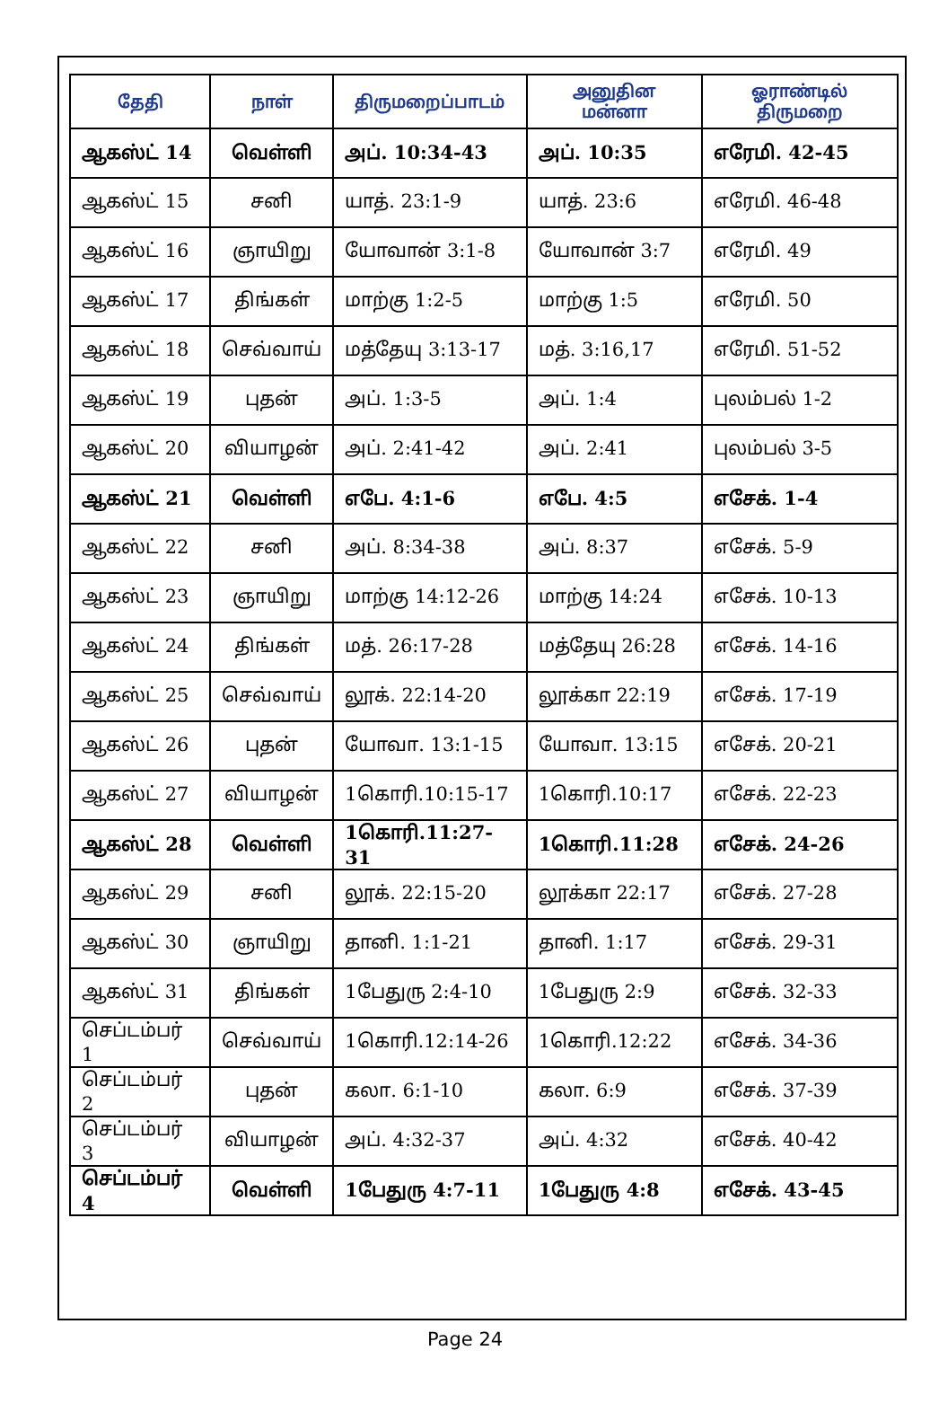| தேதி | நாள் | திருமறைப்பாடம் | அனுதின மன்னா | ஓராண்டில் திருமறை |
| --- | --- | --- | --- | --- |
| ஆகஸ்ட் 14 | வெள்ளி | அப். 10:34-43 | அப். 10:35 | எரேமி. 42-45 |
| ஆகஸ்ட் 15 | சனி | யாத். 23:1-9 | யாத். 23:6 | எரேமி. 46-48 |
| ஆகஸ்ட் 16 | ஞாயிறு | யோவான் 3:1-8 | யோவான் 3:7 | எரேமி. 49 |
| ஆகஸ்ட் 17 | திங்கள் | மாற்கு 1:2-5 | மாற்கு 1:5 | எரேமி. 50 |
| ஆகஸ்ட் 18 | செவ்வாய் | மத்தேயு 3:13-17 | மத். 3:16,17 | எரேமி. 51-52 |
| ஆகஸ்ட் 19 | புதன் | அப். 1:3-5 | அப். 1:4 | புலம்பல் 1-2 |
| ஆகஸ்ட் 20 | வியாழன் | அப். 2:41-42 | அப். 2:41 | புலம்பல் 3-5 |
| ஆகஸ்ட் 21 | வெள்ளி | எபே. 4:1-6 | எபே. 4:5 | எசேக். 1-4 |
| ஆகஸ்ட் 22 | சனி | அப். 8:34-38 | அப். 8:37 | எசேக். 5-9 |
| ஆகஸ்ட் 23 | ஞாயிறு | மாற்கு 14:12-26 | மாற்கு 14:24 | எசேக். 10-13 |
| ஆகஸ்ட் 24 | திங்கள் | மத். 26:17-28 | மத்தேயு 26:28 | எசேக். 14-16 |
| ஆகஸ்ட் 25 | செவ்வாய் | லூக். 22:14-20 | லூக்கா 22:19 | எசேக். 17-19 |
| ஆகஸ்ட் 26 | புதன் | யோவா. 13:1-15 | யோவா. 13:15 | எசேக். 20-21 |
| ஆகஸ்ட் 27 | வியாழன் | 1கொரி.10:15-17 | 1கொரி.10:17 | எசேக். 22-23 |
| ஆகஸ்ட் 28 | வெள்ளி | 1கொரி.11:27-31 | 1கொரி.11:28 | எசேக். 24-26 |
| ஆகஸ்ட் 29 | சனி | லூக். 22:15-20 | லூக்கா 22:17 | எசேக். 27-28 |
| ஆகஸ்ட் 30 | ஞாயிறு | தானி. 1:1-21 | தானி. 1:17 | எசேக். 29-31 |
| ஆகஸ்ட் 31 | திங்கள் | 1பேதுரு 2:4-10 | 1பேதுரு 2:9 | எசேக். 32-33 |
| செப்டம்பர் 1 | செவ்வாய் | 1கொரி.12:14-26 | 1கொரி.12:22 | எசேக். 34-36 |
| செப்டம்பர் 2 | புதன் | கலா. 6:1-10 | கலா. 6:9 | எசேக். 37-39 |
| செப்டம்பர் 3 | வியாழன் | அப். 4:32-37 | அப். 4:32 | எசேக். 40-42 |
| செப்டம்பர் 4 | வெள்ளி | 1பேதுரு 4:7-11 | 1பேதுரு 4:8 | எசேக். 43-45 |
Page 24